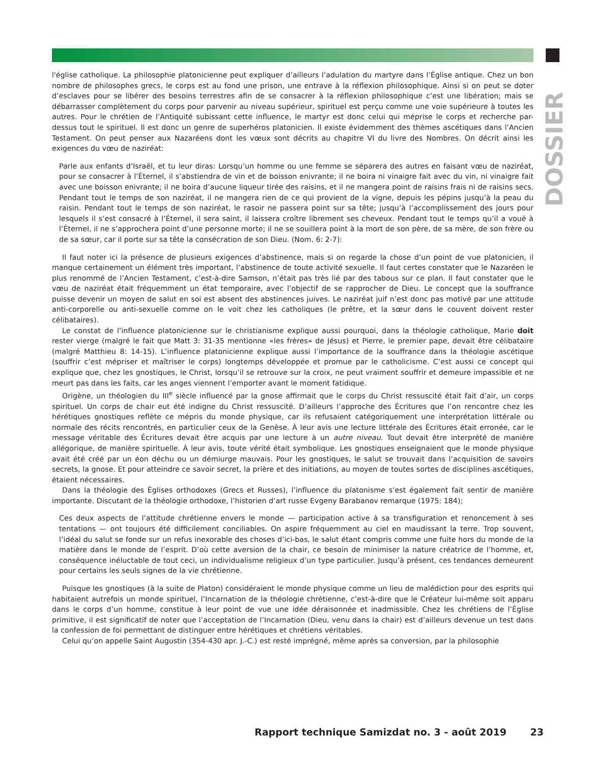DOSSIER
l'église catholique. La philosophie platonicienne peut expliquer d’ailleurs l’adulation du martyre dans l’Église antique. Chez un bon nombre de philosophes grecs, le corps est au fond une prison, une entrave à la réflexion philosophique. Ainsi si on peut se doter d’esclaves pour se libérer des besoins terrestres afin de se consacrer à la réflexion philosophique c’est une libération; mais se débarrasser complètement du corps pour parvenir au niveau supérieur, spirituel est perçu comme une voie supérieure à toutes les autres. Pour le chrétien de l’Antiquité subissant cette influence, le martyr est donc celui qui méprise le corps et recherche par-dessus tout le spirituel. Il est donc un genre de superhéros platonicien. Il existe évidemment des thèmes ascétiques dans l’Ancien Testament. On peut penser aux Nazaréens dont les vœux sont décrits au chapitre VI du livre des Nombres. On décrit ainsi les exigences du vœu de naziréat:
Parle aux enfants d’Israël, et tu leur diras: Lorsqu’un homme ou une femme se séparera des autres en faisant vœu de naziréat, pour se consacrer à l’Éternel, il s’abstiendra de vin et de boisson enivrante; il ne boira ni vinaigre fait avec du vin, ni vinaigre fait avec une boisson enivrante; il ne boira d’aucune liqueur tirée des raisins, et il ne mangera point de raisins frais ni de raisins secs. Pendant tout le temps de son naziréat, il ne mangera rien de ce qui provient de la vigne, depuis les pépins jusqu’à la peau du raisin. Pendant tout le temps de son naziréat, le rasoir ne passera point sur sa tête; jusqu’à l’accomplissement des jours pour lesquels il s’est consacré à l’Éternel, il sera saint, il laissera croître librement ses cheveux. Pendant tout le temps qu’il a voué à l’Éternel, il ne s’approchera point d’une personne morte; il ne se souillera point à la mort de son père, de sa mère, de son frère ou de sa sœur, car il porte sur sa tête la consécration de son Dieu. (Nom. 6: 2-7):
Il faut noter ici la présence de plusieurs exigences d’abstinence, mais si on regarde la chose d’un point de vue platonicien, il manque certainement un élément très important, l’abstinence de toute activité sexuelle. Il faut certes constater que le Nazaréen le plus renommé de l’Ancien Testament, c’est-à-dire Samson, n’était pas très lié par des tabous sur ce plan. Il faut constater que le vœu de naziréat était fréquemment un état temporaire, avec l’objectif de se rapprocher de Dieu. Le concept que la souffrance puisse devenir un moyen de salut en soi est absent des abstinences juives. Le naziréat juif n’est donc pas motivé par une attitude anti-corporelle ou anti-sexuelle comme on le voit chez les catholiques (le prêtre, et la sœur dans le couvent doivent rester célibataires).
Le constat de l’influence platonicienne sur le christianisme explique aussi pourquoi, dans la théologie catholique, Marie doit rester vierge (malgré le fait que Matt 3: 31-35 mentionne «les frères» de Jésus) et Pierre, le premier pape, devait être célibataire (malgré Matthieu 8: 14-15). L’influence platonicienne explique aussi l’importance de la souffrance dans la théologie ascétique (souffrir c’est mépriser et maîtriser le corps) longtemps développée et promue par le catholicisme. C’est aussi ce concept qui explique que, chez les gnostiques, le Christ, lorsqu’il se retrouve sur la croix, ne peut vraiment souffrir et demeure impassible et ne meurt pas dans les faits, car les anges viennent l’emporter avant le moment fatidique.
Origène, un théologien du III<sup>e</sup> siècle influencé par la gnose affirmait que le corps du Christ ressuscité était fait d’air, un corps spirituel. Un corps de chair eut été indigne du Christ ressuscité. D’ailleurs l’approche des Écritures que l’on rencontre chez les hérétiques gnostiques reflète ce mépris du monde physique, car ils refusaient catégoriquement une interprétation littérale ou normale des récits rencontrés, en particulier ceux de la Genèse. À leur avis une lecture littérale des Écritures était erronée, car le message véritable des Écritures devait être acquis par une lecture à un autre niveau. Tout devait être interprété de manière allégorique, de manière spirituelle. À leur avis, toute vérité était symbolique. Les gnostiques enseignaient que le monde physique avait été créé par un éon déchu ou un démiurge mauvais. Pour les gnostiques, le salut se trouvait dans l’acquisition de savoirs secrets, la gnose. Et pour atteindre ce savoir secret, la prière et des initiations, au moyen de toutes sortes de disciplines ascétiques, étaient nécessaires.
Dans la théologie des Églises orthodoxes (Grecs et Russes), l’influence du platonisme s’est également fait sentir de manière importante. Discutant de la théologie orthodoxe, l’historien d’art russe Evgeny Barabanov remarque (1975: 184);
Ces deux aspects de l’attitude chrétienne envers le monde — participation active à sa transfiguration et renoncement à ses tentations — ont toujours été difficilement conciliables. On aspire fréquemment au ciel en maudissant la terre. Trop souvent, l’idéal du salut se fonde sur un refus inexorable des choses d’ici-bas, le salut étant compris comme une fuite hors du monde de la matière dans le monde de l’esprit. D’où cette aversion de la chair, ce besoin de minimiser la nature créatrice de l’homme, et, conséquence inéluctable de tout ceci, un individualisme religieux d’un type particulier. Jusqu’à présent, ces tendances demeurent pour certains les seuls signes de la vie chrétienne.
Puisque les gnostiques (à la suite de Platon) considéraient le monde physique comme un lieu de malédiction pour des esprits qui habitaient autrefois un monde spirituel, l’Incarnation de la théologie chrétienne, c’est-à-dire que le Créateur lui-même soit apparu dans le corps d’un homme, constitue à leur point de vue une idée déraisonnée et inadmissible. Chez les chrétiens de l’Église primitive, il est significatif de noter que l’acceptation de l’Incarnation (Dieu, venu dans la chair) est d’ailleurs devenue un test dans la confession de foi permettant de distinguer entre hérétiques et chrétiens véritables.
Celui qu’on appelle Saint Augustin (354-430 apr. J.-C.) est resté imprégné, même après sa conversion, par la philosophie
Rapport technique Samizdat no. 3 - août 2019 23